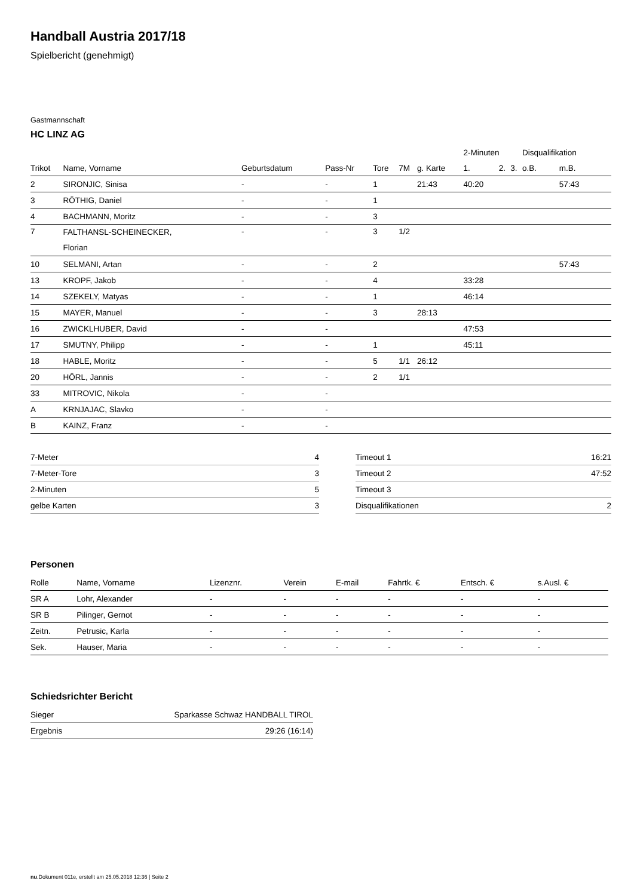Handball Austria 2017/18
Spielbericht (genehmigt)
Gastmannschaft
HC LINZ AG
| | | | | | | | 2-Minuten | | | Disqualifikation | |
| --- | --- | --- | --- | --- | --- | --- | --- | --- | --- | --- | --- |
| Trikot | Name, Vorname | Geburtsdatum | Pass-Nr | Tore | 7M | g. Karte | 1. | 2. | 3. | o.B. | m.B. |
| 2 | SIRONJIC, Sinisa | - | - | 1 | | 21:43 | 40:20 | | | | 57:43 |
| 3 | RÖTHIG, Daniel | - | - | 1 | | | | | | | |
| 4 | BACHMANN, Moritz | - | - | 3 | | | | | | | |
| 7 | FALTHANSL-SCHEINECKER, Florian | - | - | 3 | 1/2 | | | | | | |
| 10 | SELMANI, Artan | - | - | 2 | | | | | | | 57:43 |
| 13 | KROPF, Jakob | - | - | 4 | | | 33:28 | | | | |
| 14 | SZEKELY, Matyas | - | - | 1 | | | 46:14 | | | | |
| 15 | MAYER, Manuel | - | - | 3 | | 28:13 | | | | | |
| 16 | ZWICKLHUBER, David | - | - | | | | 47:53 | | | | |
| 17 | SMUTNY, Philipp | - | - | 1 | | | 45:11 | | | | |
| 18 | HABLE, Moritz | - | - | 5 | 1/1 | 26:12 | | | | | |
| 20 | HÖRL, Jannis | - | - | 2 | 1/1 | | | | | | |
| 33 | MITROVIC, Nikola | - | - | | | | | | | | |
| A | KRNJAJAC, Slavko | - | - | | | | | | | | |
| B | KAINZ, Franz | - | - | | | | | | | | |
| 7-Meter | 4 |
| 7-Meter-Tore | 3 |
| 2-Minuten | 5 |
| gelbe Karten | 3 |
| Timeout 1 | 16:21 |
| Timeout 2 | 47:52 |
| Timeout 3 | |
| Disqualifikationen | 2 |
Personen
| Rolle | Name, Vorname | Lizenznr. | Verein | E-mail | Fahrtk. € | Entsch. € | s.Ausl. € |
| --- | --- | --- | --- | --- | --- | --- | --- |
| SR A | Lohr, Alexander | - | - | - | - | - | - |
| SR B | Pilinger, Gernot | - | - | - | - | - | - |
| Zeitn. | Petrusic, Karla | - | - | - | - | - | - |
| Sek. | Hauser, Maria | - | - | - | - | - | - |
Schiedsrichter Bericht
| Sieger | Sparkasse Schwaz HANDBALL TIROL |
| Ergebnis | 29:26 (16:14) |
nu.Dokument 011e, erstellt am 25.05.2018 12:36 | Seite 2